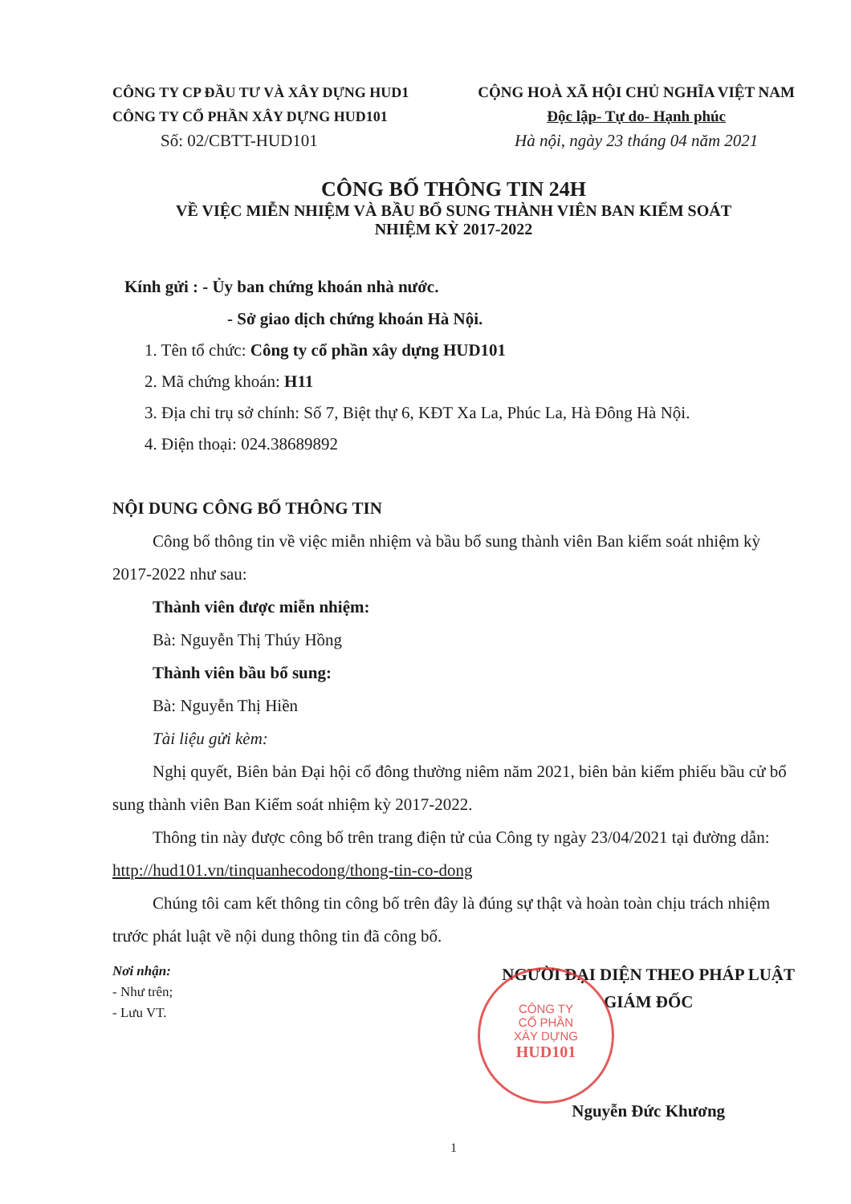CÔNG TY CP ĐẦU TƯ VÀ XÂY DỰNG HUD1
CÔNG TY CỔ PHẦN XÂY DỰNG HUD101
Số: 02/CBTT-HUD101
CỘNG HOÀ XÃ HỘI CHỦ NGHĨA VIỆT NAM
Độc lập- Tự do- Hạnh phúc
Hà nội, ngày 23 tháng 04 năm 2021
CÔNG BỐ THÔNG TIN 24H
VỀ VIỆC MIỄN NHIỆM VÀ BẦU BỔ SUNG THÀNH VIÊN BAN KIỂM SOÁT
NHIỆM KỲ 2017-2022
Kính gửi : - Ủy ban chứng khoán nhà nước.
- Sở giao dịch chứng khoán Hà Nội.
1. Tên tổ chức: Công ty cổ phần xây dựng HUD101
2. Mã chứng khoán: H11
3. Địa chỉ trụ sở chính: Số 7, Biệt thự 6, KĐT Xa La, Phúc La, Hà Đông Hà Nội.
4. Điện thoại: 024.38689892
NỘI DUNG CÔNG BỐ THÔNG TIN
Công bố thông tin về việc miễn nhiệm và bầu bổ sung thành viên Ban kiểm soát nhiệm kỳ 2017-2022 như sau:
Thành viên được miễn nhiệm:
Bà: Nguyễn Thị Thúy Hồng
Thành viên bầu bổ sung:
Bà: Nguyễn Thị Hiền
Tài liệu gửi kèm:
Nghị quyết, Biên bản Đại hội cổ đông thường niêm năm 2021, biên bản kiểm phiếu bầu cử bổ sung thành viên Ban Kiểm soát nhiệm kỳ 2017-2022.
Thông tin này được công bố trên trang điện tử của Công ty ngày 23/04/2021 tại đường dẫn: http://hud101.vn/tinquanhecodong/thong-tin-co-dong
Chúng tôi cam kết thông tin công bố trên đây là đúng sự thật và hoàn toàn chịu trách nhiệm trước phát luật về nội dung thông tin đã công bố.
Nơi nhận:
- Như trên;
- Lưu VT.
NGƯỜI ĐẠI DIỆN THEO PHÁP LUẬT
GIÁM ĐỐC
Nguyễn Đức Khương
CÔNG TY
CỔ PHẦN
XÂY DỰNG
HUD101
1